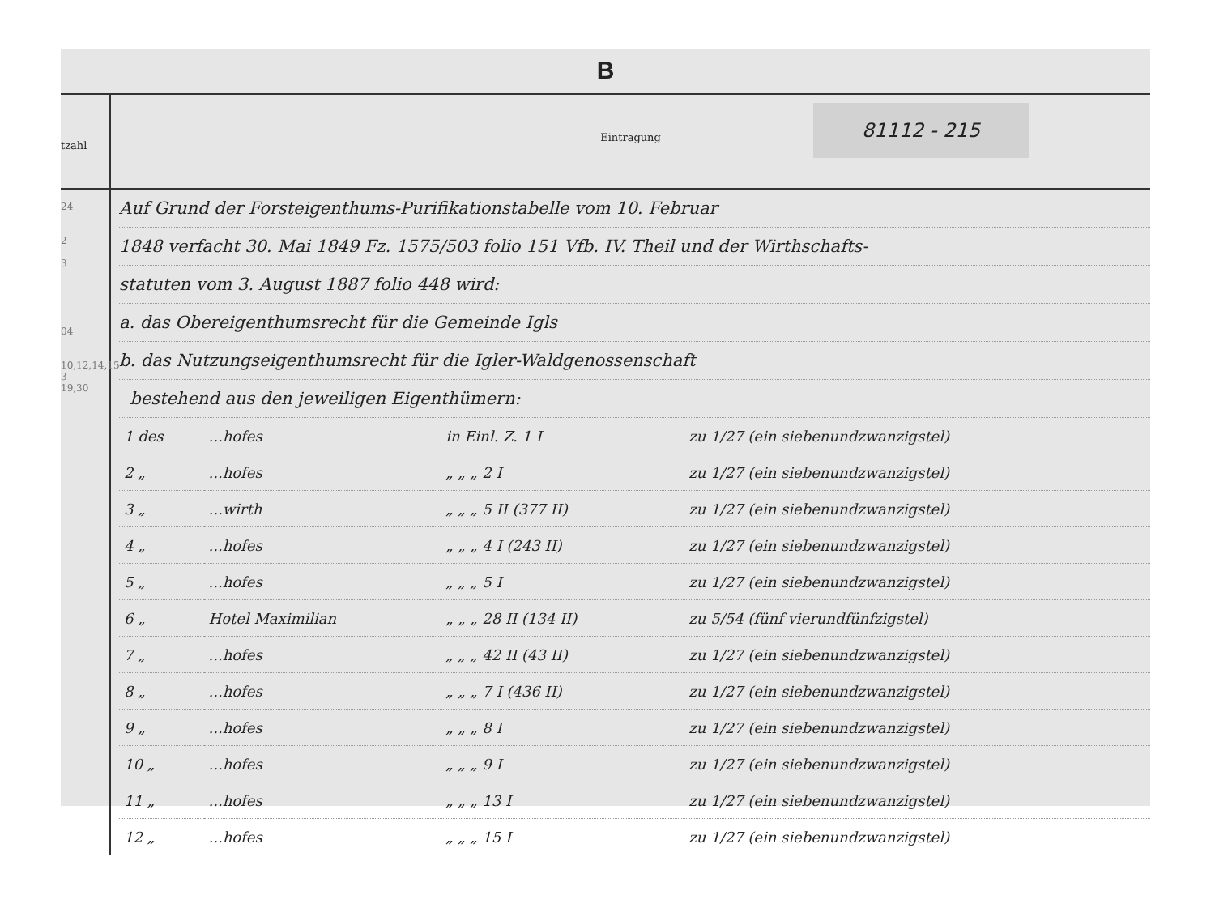B
tzahl
Eintragung
81112 - 215
24
2
3
04
10,12,14,15
3
19,30
Auf Grund der Forsteigenthums-Purifikationstabelle vom 10. Februar
1848 verfacht 30. Mai 1849 Fz. 1575/503 folio 151 Vfb. IV. Theil und der Wirthschafts-
statuten vom 3. August 1887 folio 448 wird:
a. das Obereigenthumsrecht für die Gemeinde Igls
b. das Nutzungseigenthumsrecht für die Igler-Waldgenossenschaft
bestehend aus den jeweiligen Eigenthümern:
| 1 des | ...hofes | in Einl. Z. 1 I | zu 1/27 (ein siebenundzwanzigstel) |
| 2 „ | ...hofes | „ „ „ 2 I | zu 1/27 (ein siebenundzwanzigstel) |
| 3 „ | ...wirth | „ „ „ 5 II (377 II) | zu 1/27 (ein siebenundzwanzigstel) |
| 4 „ | ...hofes | „ „ „ 4 I (243 II) | zu 1/27 (ein siebenundzwanzigstel) |
| 5 „ | ...hofes | „ „ „ 5 I | zu 1/27 (ein siebenundzwanzigstel) |
| 6 „ | Hotel Maximilian | „ „ „ 28 II (134 II) | zu 5/54 (fünf vierundfünfzigstel) |
| 7 „ | ...hofes | „ „ „ 42 II (43 II) | zu 1/27 (ein siebenundzwanzigstel) |
| 8 „ | ...hofes | „ „ „ 7 I (436 II) | zu 1/27 (ein siebenundzwanzigstel) |
| 9 „ | ...hofes | „ „ „ 8 I | zu 1/27 (ein siebenundzwanzigstel) |
| 10 „ | ...hofes | „ „ „ 9 I | zu 1/27 (ein siebenundzwanzigstel) |
| 11 „ | ...hofes | „ „ „ 13 I | zu 1/27 (ein siebenundzwanzigstel) |
| 12 „ | ...hofes | „ „ „ 15 I | zu 1/27 (ein siebenundzwanzigstel) |